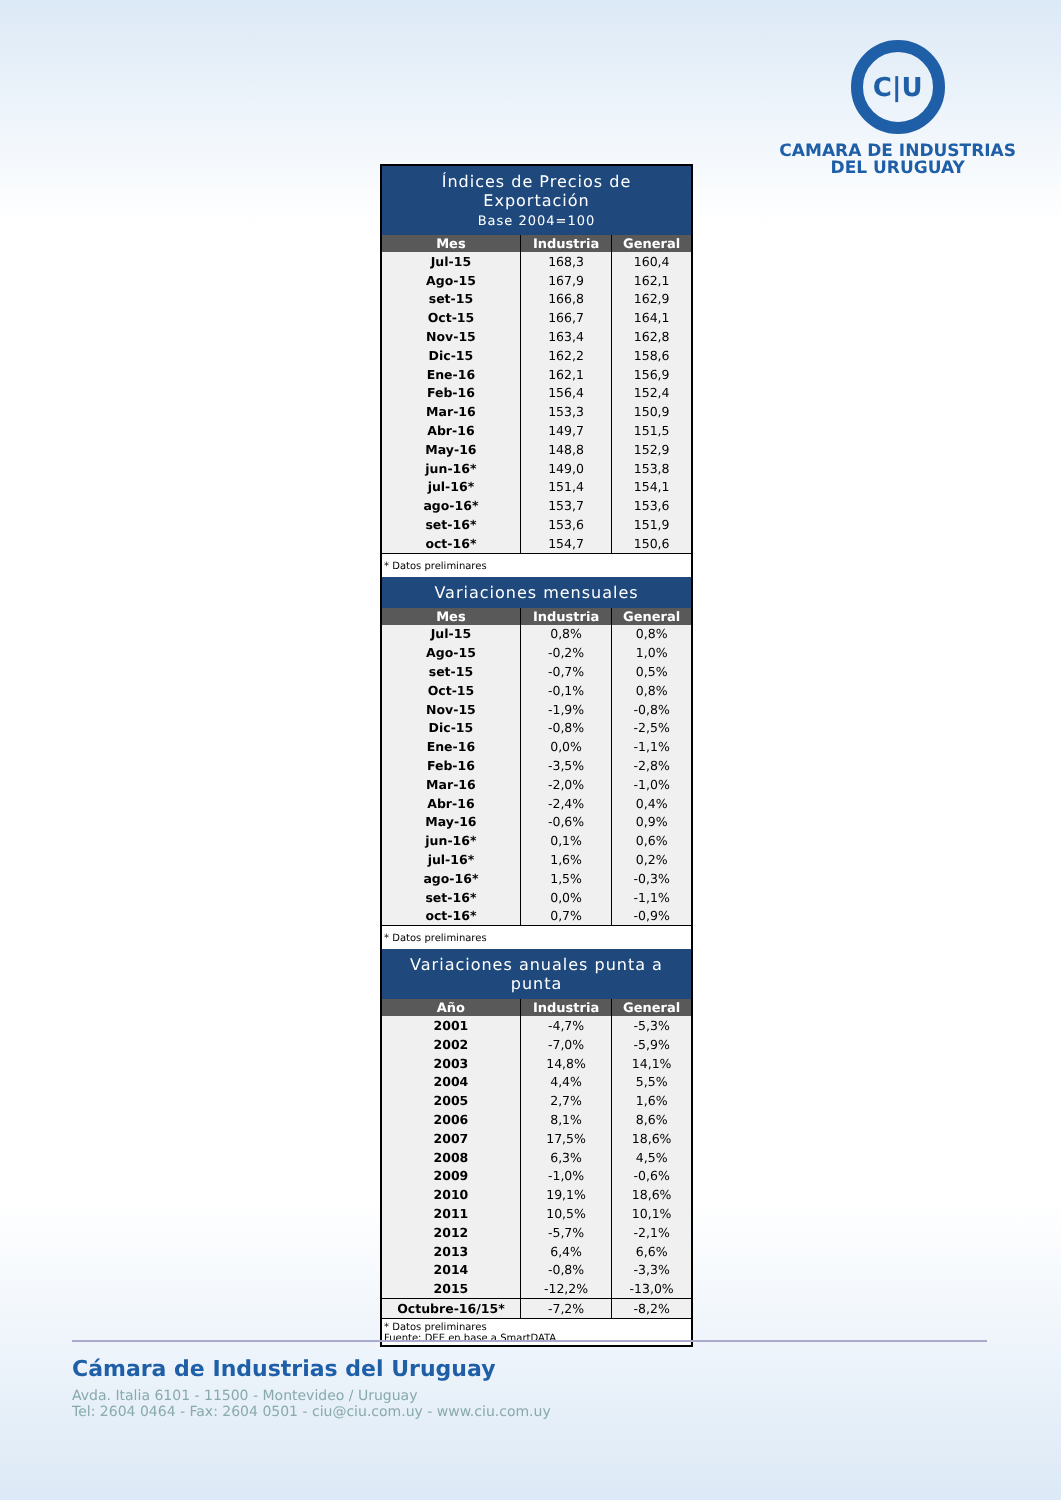C|U
CAMARA DE INDUSTRIAS
DEL URUGUAY
| Índices de Precios de Exportación Base 2004=100 | | |
| Mes | Industria | General |
| Jul-15 | 168,3 | 160,4 |
| Ago-15 | 167,9 | 162,1 |
| set-15 | 166,8 | 162,9 |
| Oct-15 | 166,7 | 164,1 |
| Nov-15 | 163,4 | 162,8 |
| Dic-15 | 162,2 | 158,6 |
| Ene-16 | 162,1 | 156,9 |
| Feb-16 | 156,4 | 152,4 |
| Mar-16 | 153,3 | 150,9 |
| Abr-16 | 149,7 | 151,5 |
| May-16 | 148,8 | 152,9 |
| jun-16* | 149,0 | 153,8 |
| jul-16* | 151,4 | 154,1 |
| ago-16* | 153,7 | 153,6 |
| set-16* | 153,6 | 151,9 |
| oct-16* | 154,7 | 150,6 |
| * Datos preliminares | | |
| Variaciones mensuales | | |
| Mes | Industria | General |
| Jul-15 | 0,8% | 0,8% |
| Ago-15 | -0,2% | 1,0% |
| set-15 | -0,7% | 0,5% |
| Oct-15 | -0,1% | 0,8% |
| Nov-15 | -1,9% | -0,8% |
| Dic-15 | -0,8% | -2,5% |
| Ene-16 | 0,0% | -1,1% |
| Feb-16 | -3,5% | -2,8% |
| Mar-16 | -2,0% | -1,0% |
| Abr-16 | -2,4% | 0,4% |
| May-16 | -0,6% | 0,9% |
| jun-16* | 0,1% | 0,6% |
| jul-16* | 1,6% | 0,2% |
| ago-16* | 1,5% | -0,3% |
| set-16* | 0,0% | -1,1% |
| oct-16* | 0,7% | -0,9% |
| * Datos preliminares | | |
| Variaciones anuales punta a punta | | |
| Año | Industria | General |
| 2001 | -4,7% | -5,3% |
| 2002 | -7,0% | -5,9% |
| 2003 | 14,8% | 14,1% |
| 2004 | 4,4% | 5,5% |
| 2005 | 2,7% | 1,6% |
| 2006 | 8,1% | 8,6% |
| 2007 | 17,5% | 18,6% |
| 2008 | 6,3% | 4,5% |
| 2009 | -1,0% | -0,6% |
| 2010 | 19,1% | 18,6% |
| 2011 | 10,5% | 10,1% |
| 2012 | -5,7% | -2,1% |
| 2013 | 6,4% | 6,6% |
| 2014 | -0,8% | -3,3% |
| 2015 | -12,2% | -13,0% |
| Octubre-16/15* | -7,2% | -8,2% |
| * Datos preliminares Fuente: DEE en base a SmartDATA | | |
Cámara de Industrias del Uruguay
Avda. Italia 6101 - 11500 - Montevideo / Uruguay
Tel: 2604 0464 - Fax: 2604 0501 - ciu@ciu.com.uy - www.ciu.com.uy